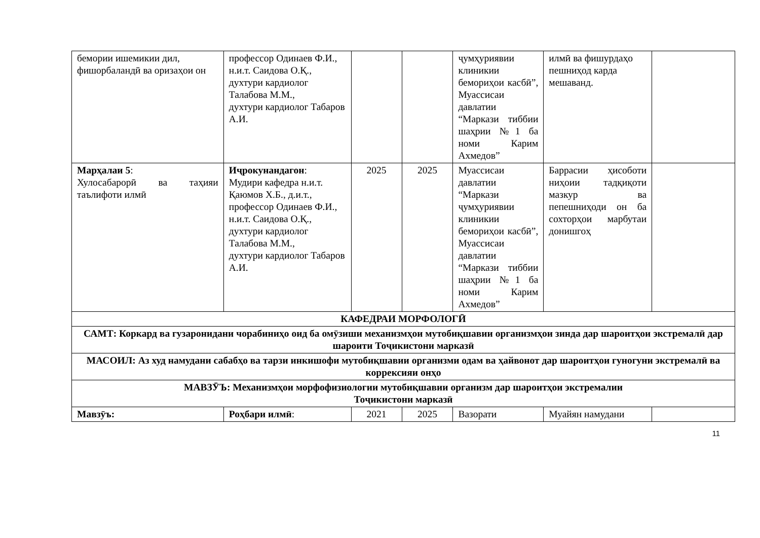| бемории ишемикии дил, фишорбаландӣ ва оризаҳои он | профессор Одинаев Ф.И., н.и.т. Саидова О.Қ., духтури кардиолог Талабова М.М., духтури кардиолог Табаров А.И. | | | ҷумҳуриявии клиникии бемориҳои касбӣ”, Муассисаи давлатии “Маркази тиббии шаҳрии №1 ба номи Карим Ахмедов” | илмӣ ва фишурдаҳо пешниҳод карда мешаванд. | |
| Марҳалаи 5 : Хулосабарорӣ ва таҳияи таълифоти илмӣ | Иҷрокунандагон : Мудири кафедра н.и.т. Қаюмов Х.Б., д.и.т., профессор Одинаев Ф.И., н.и.т. Саидова О.Қ., духтури кардиолог Талабова М.М., духтури кардиолог Табаров А.И. | 2025 | 2025 | Муассисаи давлатии “Маркази ҷумҳуриявии клиникии бемориҳои касбӣ”, Муассисаи давлатии “Маркази тиббии шаҳрии №1 ба номи Карим Ахмедов” | Баррасии ҳисоботи ниҳоии тадқиқоти мазкур ва пепешниҳоди он ба сохторҳои марбутаи донишгоҳ | |
| КАФЕДРАИ МОРФОЛОГӢ | | | | | | |
| САМТ: Коркард ва гузаронидани чорабиниҳо оид ба омӯзиши механизмҳои мутобиқшавии организмҳои зинда дар шароитҳои экстремалӣ дар шароити Тоҷикистони марказӣ | | | | | | |
| МАСОИЛ: Аз худ намудани сабабҳо ва тарзи инкишофи мутобиқшавии организми одам ва ҳайвонот дар шароитҳои гуногуни экстремалӣ ва коррексияи онҳо | | | | | | |
| МАВЗӮЪ: Механизмҳои морфофизиологии мутобиқшавии организм дар шароитҳои экстремалии Тоҷикистони марказӣ | | | | | | |
| Мавзӯъ: | Роҳбари илмӣ : | 2021 | 2025 | Вазорати | Муайян намудани | |
11